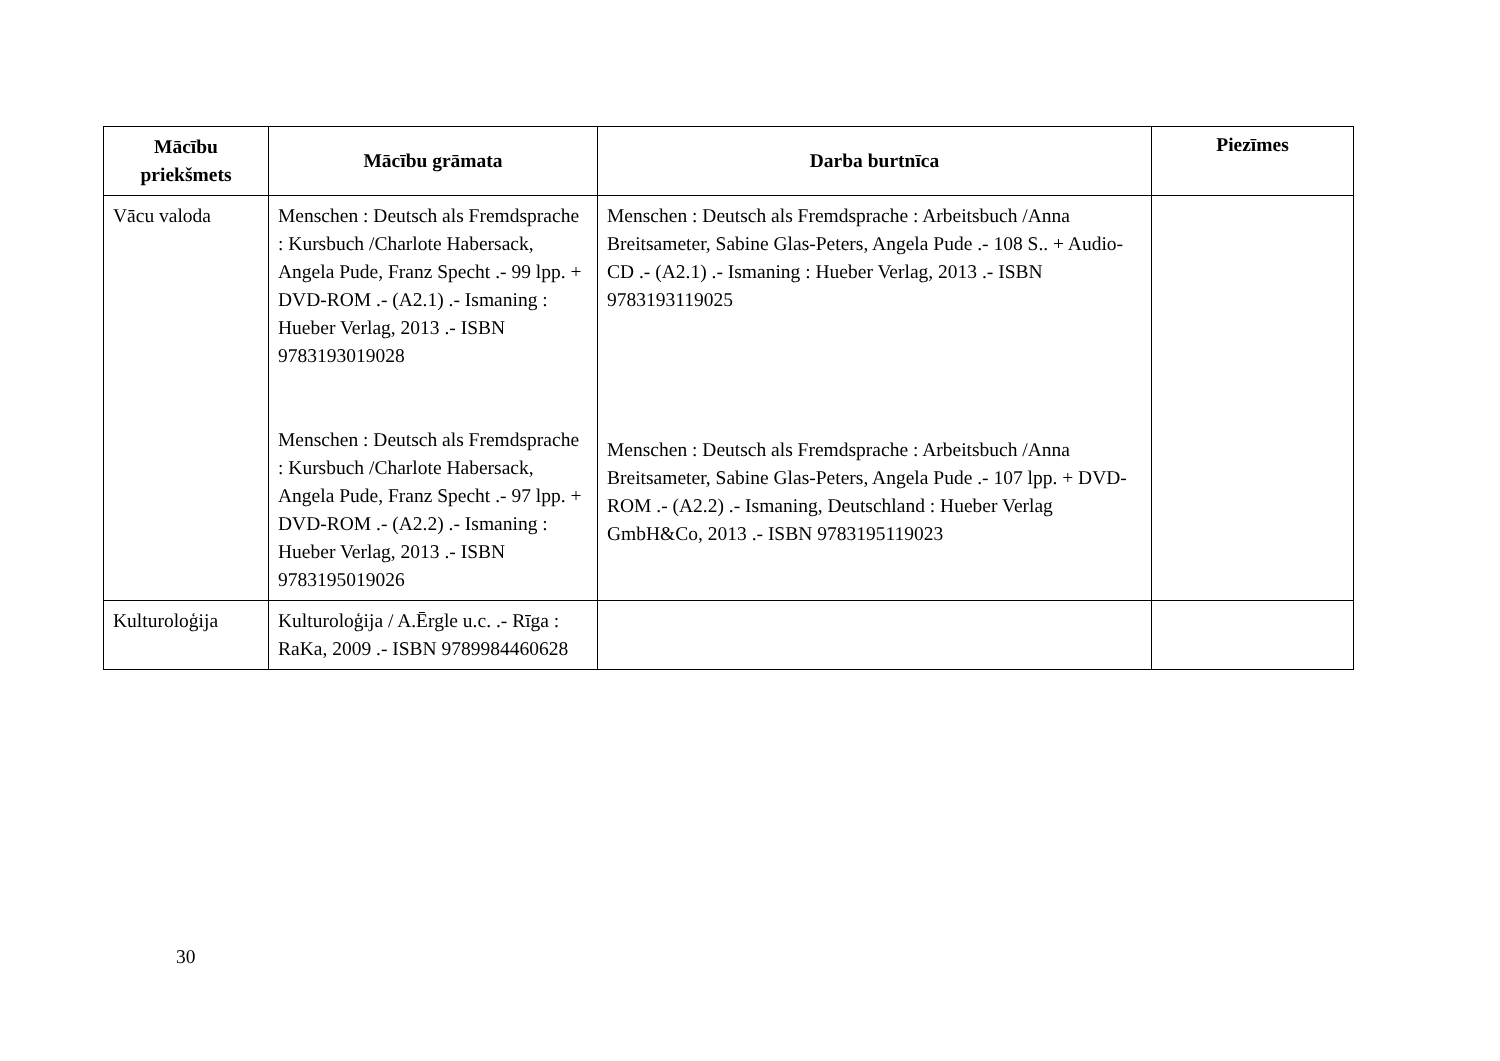| Mācību priekšmets | Mācību grāmata | Darba burtnīca | Piezīmes |
| --- | --- | --- | --- |
| Vācu valoda | Menschen : Deutsch als Fremdsprache : Kursbuch /Charlote Habersack, Angela Pude, Franz Specht .- 99 lpp. + DVD-ROM .- (A2.1) .- Ismaning : Hueber Verlag, 2013 .- ISBN 9783193019028 Menschen : Deutsch als Fremdsprache : Kursbuch /Charlote Habersack, Angela Pude, Franz Specht .- 97 lpp. + DVD-ROM .- (A2.2) .- Ismaning : Hueber Verlag, 2013 .- ISBN 9783195019026 | Menschen : Deutsch als Fremdsprache : Arbeitsbuch /Anna Breitsameter, Sabine Glas-Peters, Angela Pude .- 108 S.. + Audio-CD .- (A2.1) .- Ismaning : Hueber Verlag, 2013 .- ISBN 9783193119025 Menschen : Deutsch als Fremdsprache : Arbeitsbuch /Anna Breitsameter, Sabine Glas-Peters, Angela Pude .- 107 lpp. + DVD-ROM .- (A2.2) .- Ismaning, Deutschland : Hueber Verlag GmbH&Co, 2013 .- ISBN 9783195119023 | |
| Kulturoloģija | Kulturoloģija / A.Ērgle u.c. .- Rīga : RaKa, 2009 .- ISBN 9789984460628 | | |
30